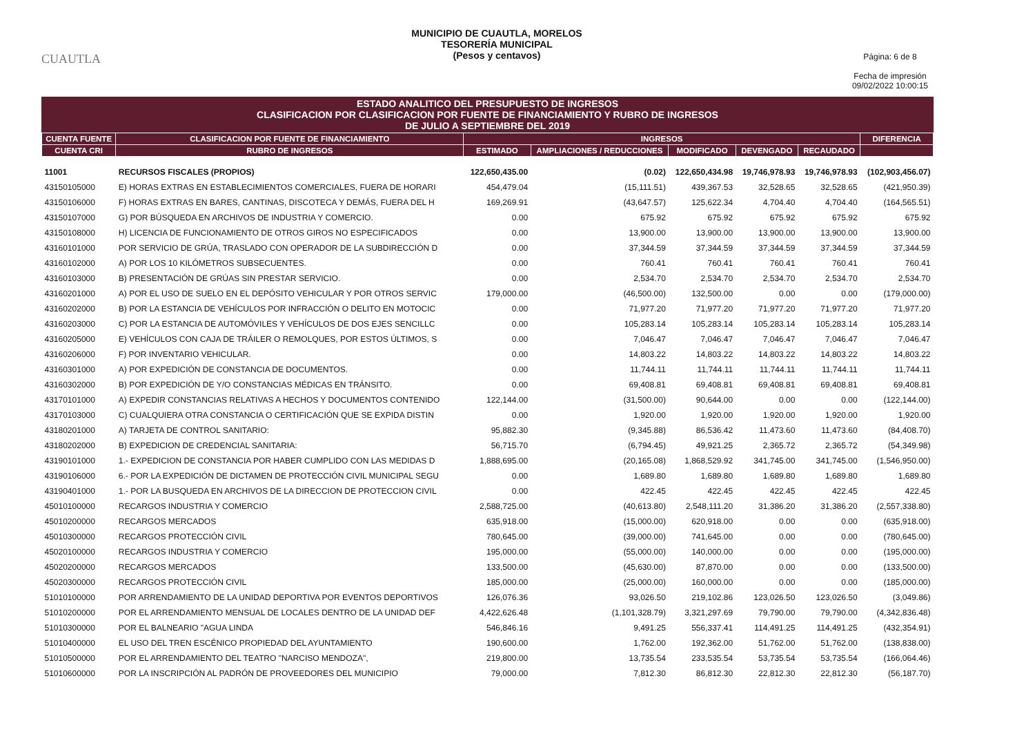CUAUTLA
MUNICIPIO DE CUAUTLA, MORELOS
TESORERÍA MUNICIPAL
(Pesos y centavos)
Página: 6 de 8
Fecha de impresión
09/02/2022 10:00:15
ESTADO ANALITICO DEL PRESUPUESTO DE INGRESOS
CLASIFICACION POR CLASIFICACION POR FUENTE DE FINANCIAMIENTO Y RUBRO DE INGRESOS
DE JULIO A SEPTIEMBRE DEL 2019
| CUENTA FUENTE | CLASIFICACION POR FUENTE DE FINANCIAMIENTO | INGRESOS | | | | | DIFERENCIA |
| --- | --- | --- | --- | --- | --- | --- | --- |
| CUENTA CRI | RUBRO DE INGRESOS | ESTIMADO | AMPLIACIONES / REDUCCIONES | MODIFICADO | DEVENGADO | RECAUDADO | |
| 11001 | RECURSOS FISCALES (PROPIOS) | 122,650,435.00 | (0.02) | 122,650,434.98 | 19,746,978.93 | 19,746,978.93 | (102,903,456.07) |
| 43150105000 | E) HORAS EXTRAS EN ESTABLECIMIENTOS COMERCIALES, FUERA DE HORARI | 454,479.04 | (15,111.51) | 439,367.53 | 32,528.65 | 32,528.65 | (421,950.39) |
| 43150106000 | F) HORAS EXTRAS EN BARES, CANTINAS, DISCOTECA Y DEMÁS, FUERA DEL H | 169,269.91 | (43,647.57) | 125,622.34 | 4,704.40 | 4,704.40 | (164,565.51) |
| 43150107000 | G) POR BÚSQUEDA EN ARCHIVOS DE INDUSTRIA Y COMERCIO. | 0.00 | 675.92 | 675.92 | 675.92 | 675.92 | 675.92 |
| 43150108000 | H) LICENCIA DE FUNCIONAMIENTO DE OTROS GIROS NO ESPECIFICADOS | 0.00 | 13,900.00 | 13,900.00 | 13,900.00 | 13,900.00 | 13,900.00 |
| 43160101000 | POR SERVICIO DE GRÚA, TRASLADO CON OPERADOR DE LA SUBDIRECCIÓN D | 0.00 | 37,344.59 | 37,344.59 | 37,344.59 | 37,344.59 | 37,344.59 |
| 43160102000 | A) POR LOS 10 KILÓMETROS SUBSECUENTES. | 0.00 | 760.41 | 760.41 | 760.41 | 760.41 | 760.41 |
| 43160103000 | B) PRESENTACIÓN DE GRÚAS SIN PRESTAR SERVICIO. | 0.00 | 2,534.70 | 2,534.70 | 2,534.70 | 2,534.70 | 2,534.70 |
| 43160201000 | A) POR EL USO DE SUELO EN EL DEPÓSITO VEHICULAR Y POR OTROS SERVIC | 179,000.00 | (46,500.00) | 132,500.00 | 0.00 | 0.00 | (179,000.00) |
| 43160202000 | B) POR LA ESTANCIA DE VEHÍCULOS POR INFRACCIÓN O DELITO EN MOTOCIC | 0.00 | 71,977.20 | 71,977.20 | 71,977.20 | 71,977.20 | 71,977.20 |
| 43160203000 | C) POR LA ESTANCIA DE AUTOMÓVILES Y VEHÍCULOS DE DOS EJES SENCILLC | 0.00 | 105,283.14 | 105,283.14 | 105,283.14 | 105,283.14 | 105,283.14 |
| 43160205000 | E) VEHÍCULOS CON CAJA DE TRÁILER O REMOLQUES, POR ESTOS ÚLTIMOS, S | 0.00 | 7,046.47 | 7,046.47 | 7,046.47 | 7,046.47 | 7,046.47 |
| 43160206000 | F) POR INVENTARIO VEHICULAR. | 0.00 | 14,803.22 | 14,803.22 | 14,803.22 | 14,803.22 | 14,803.22 |
| 43160301000 | A) POR EXPEDICIÓN DE CONSTANCIA DE DOCUMENTOS. | 0.00 | 11,744.11 | 11,744.11 | 11,744.11 | 11,744.11 | 11,744.11 |
| 43160302000 | B) POR EXPEDICIÓN DE Y/O CONSTANCIAS MÉDICAS EN TRÁNSITO. | 0.00 | 69,408.81 | 69,408.81 | 69,408.81 | 69,408.81 | 69,408.81 |
| 43170101000 | A) EXPEDIR CONSTANCIAS RELATIVAS A HECHOS Y DOCUMENTOS CONTENIDO | 122,144.00 | (31,500.00) | 90,644.00 | 0.00 | 0.00 | (122,144.00) |
| 43170103000 | C) CUALQUIERA OTRA CONSTANCIA O CERTIFICACIÓN QUE SE EXPIDA DISTIN | 0.00 | 1,920.00 | 1,920.00 | 1,920.00 | 1,920.00 | 1,920.00 |
| 43180201000 | A) TARJETA DE CONTROL SANITARIO: | 95,882.30 | (9,345.88) | 86,536.42 | 11,473.60 | 11,473.60 | (84,408.70) |
| 43180202000 | B) EXPEDICION DE CREDENCIAL SANITARIA: | 56,715.70 | (6,794.45) | 49,921.25 | 2,365.72 | 2,365.72 | (54,349.98) |
| 43190101000 | 1.- EXPEDICION DE CONSTANCIA POR HABER CUMPLIDO CON LAS MEDIDAS D | 1,888,695.00 | (20,165.08) | 1,868,529.92 | 341,745.00 | 341,745.00 | (1,546,950.00) |
| 43190106000 | 6.- POR LA EXPEDICIÓN DE DICTAMEN DE PROTECCIÓN CIVIL MUNICIPAL SEGU | 0.00 | 1,689.80 | 1,689.80 | 1,689.80 | 1,689.80 | 1,689.80 |
| 43190401000 | 1.- POR LA BUSQUEDA EN ARCHIVOS DE LA DIRECCION DE PROTECCION CIVIL | 0.00 | 422.45 | 422.45 | 422.45 | 422.45 | 422.45 |
| 45010100000 | RECARGOS INDUSTRIA Y COMERCIO | 2,588,725.00 | (40,613.80) | 2,548,111.20 | 31,386.20 | 31,386.20 | (2,557,338.80) |
| 45010200000 | RECARGOS MERCADOS | 635,918.00 | (15,000.00) | 620,918.00 | 0.00 | 0.00 | (635,918.00) |
| 45010300000 | RECARGOS PROTECCIÓN CIVIL | 780,645.00 | (39,000.00) | 741,645.00 | 0.00 | 0.00 | (780,645.00) |
| 45020100000 | RECARGOS INDUSTRIA Y COMERCIO | 195,000.00 | (55,000.00) | 140,000.00 | 0.00 | 0.00 | (195,000.00) |
| 45020200000 | RECARGOS MERCADOS | 133,500.00 | (45,630.00) | 87,870.00 | 0.00 | 0.00 | (133,500.00) |
| 45020300000 | RECARGOS PROTECCIÓN CIVIL | 185,000.00 | (25,000.00) | 160,000.00 | 0.00 | 0.00 | (185,000.00) |
| 51010100000 | POR ARRENDAMIENTO DE LA UNIDAD DEPORTIVA POR EVENTOS DEPORTIVOS | 126,076.36 | 93,026.50 | 219,102.86 | 123,026.50 | 123,026.50 | (3,049.86) |
| 51010200000 | POR EL ARRENDAMIENTO MENSUAL DE LOCALES DENTRO DE LA UNIDAD DEF | 4,422,626.48 | (1,101,328.79) | 3,321,297.69 | 79,790.00 | 79,790.00 | (4,342,836.48) |
| 51010300000 | POR EL BALNEARIO "AGUA LINDA | 546,846.16 | 9,491.25 | 556,337.41 | 114,491.25 | 114,491.25 | (432,354.91) |
| 51010400000 | EL USO DEL TREN ESCÉNICO PROPIEDAD DEL AYUNTAMIENTO | 190,600.00 | 1,762.00 | 192,362.00 | 51,762.00 | 51,762.00 | (138,838.00) |
| 51010500000 | POR EL ARRENDAMIENTO DEL TEATRO "NARCISO MENDOZA", | 219,800.00 | 13,735.54 | 233,535.54 | 53,735.54 | 53,735.54 | (166,064.46) |
| 51010600000 | POR LA INSCRIPCIÓN AL PADRÓN DE PROVEEDORES DEL MUNICIPIO | 79,000.00 | 7,812.30 | 86,812.30 | 22,812.30 | 22,812.30 | (56,187.70) |